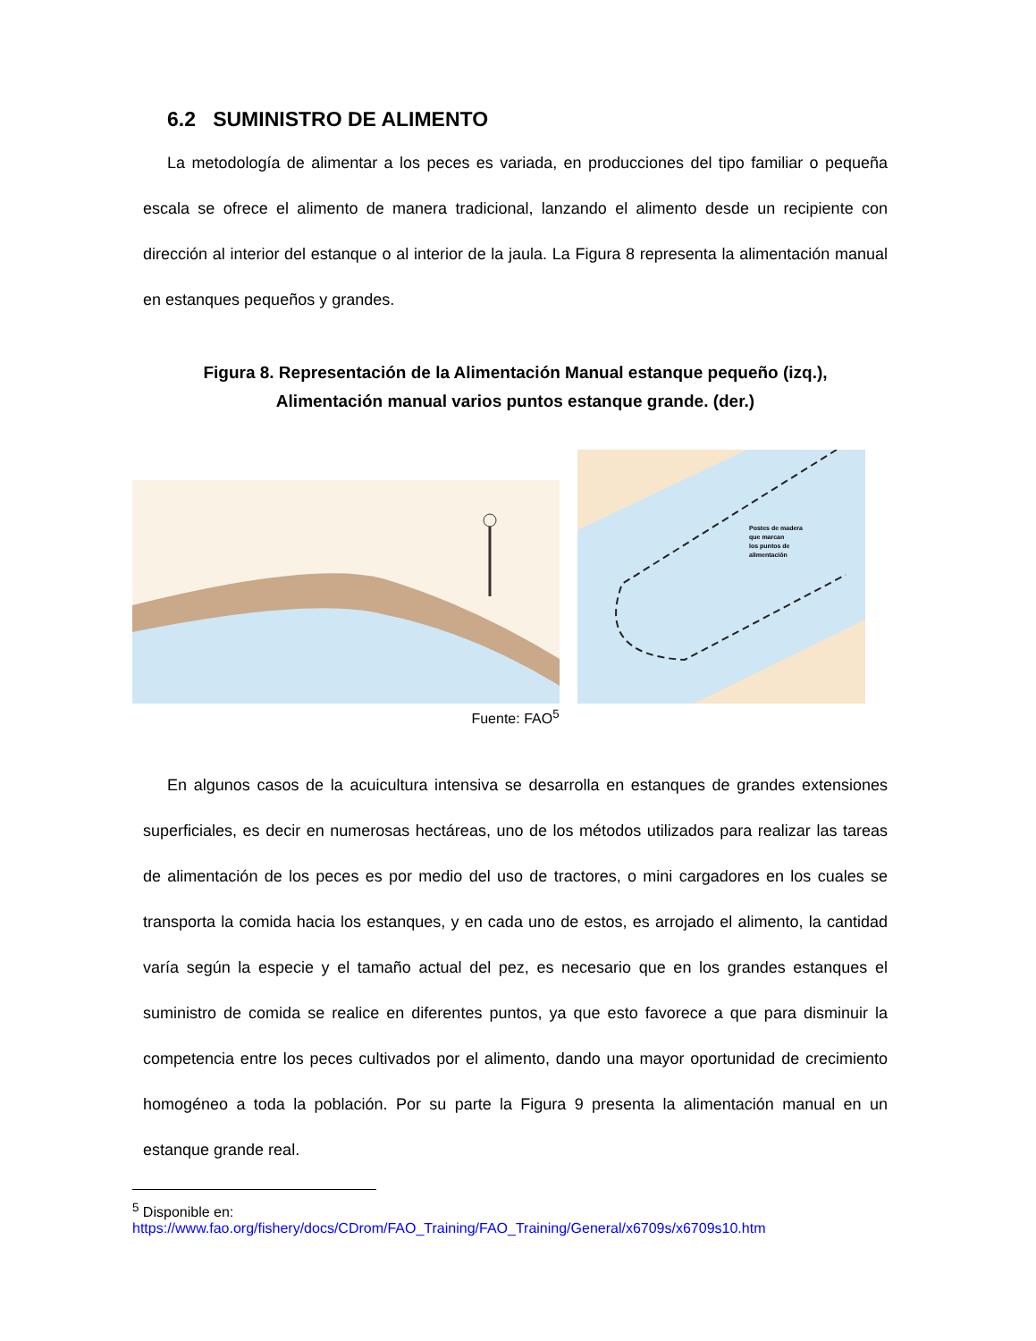6.2 SUMINISTRO DE ALIMENTO
La metodología de alimentar a los peces es variada, en producciones del tipo familiar o pequeña escala se ofrece el alimento de manera tradicional, lanzando el alimento desde un recipiente con dirección al interior del estanque o al interior de la jaula. La Figura 8 representa la alimentación manual en estanques pequeños y grandes.
Figura 8. Representación de la Alimentación Manual estanque pequeño (izq.),
Alimentación manual varios puntos estanque grande. (der.)
Postes de madera
que marcan
los puntos de
alimentación
Fuente: FAO<sup>5</sup>
En algunos casos de la acuicultura intensiva se desarrolla en estanques de grandes extensiones superficiales, es decir en numerosas hectáreas, uno de los métodos utilizados para realizar las tareas de alimentación de los peces es por medio del uso de tractores, o mini cargadores en los cuales se transporta la comida hacia los estanques, y en cada uno de estos, es arrojado el alimento, la cantidad varía según la especie y el tamaño actual del pez, es necesario que en los grandes estanques el suministro de comida se realice en diferentes puntos, ya que esto favorece a que para disminuir la competencia entre los peces cultivados por el alimento, dando una mayor oportunidad de crecimiento homogéneo a toda la población. Por su parte la Figura 9 presenta la alimentación manual en un estanque grande real.
<sup>5</sup> Disponible en:
https://www.fao.org/fishery/docs/CDrom/FAO_Training/FAO_Training/General/x6709s/x6709s10.htm